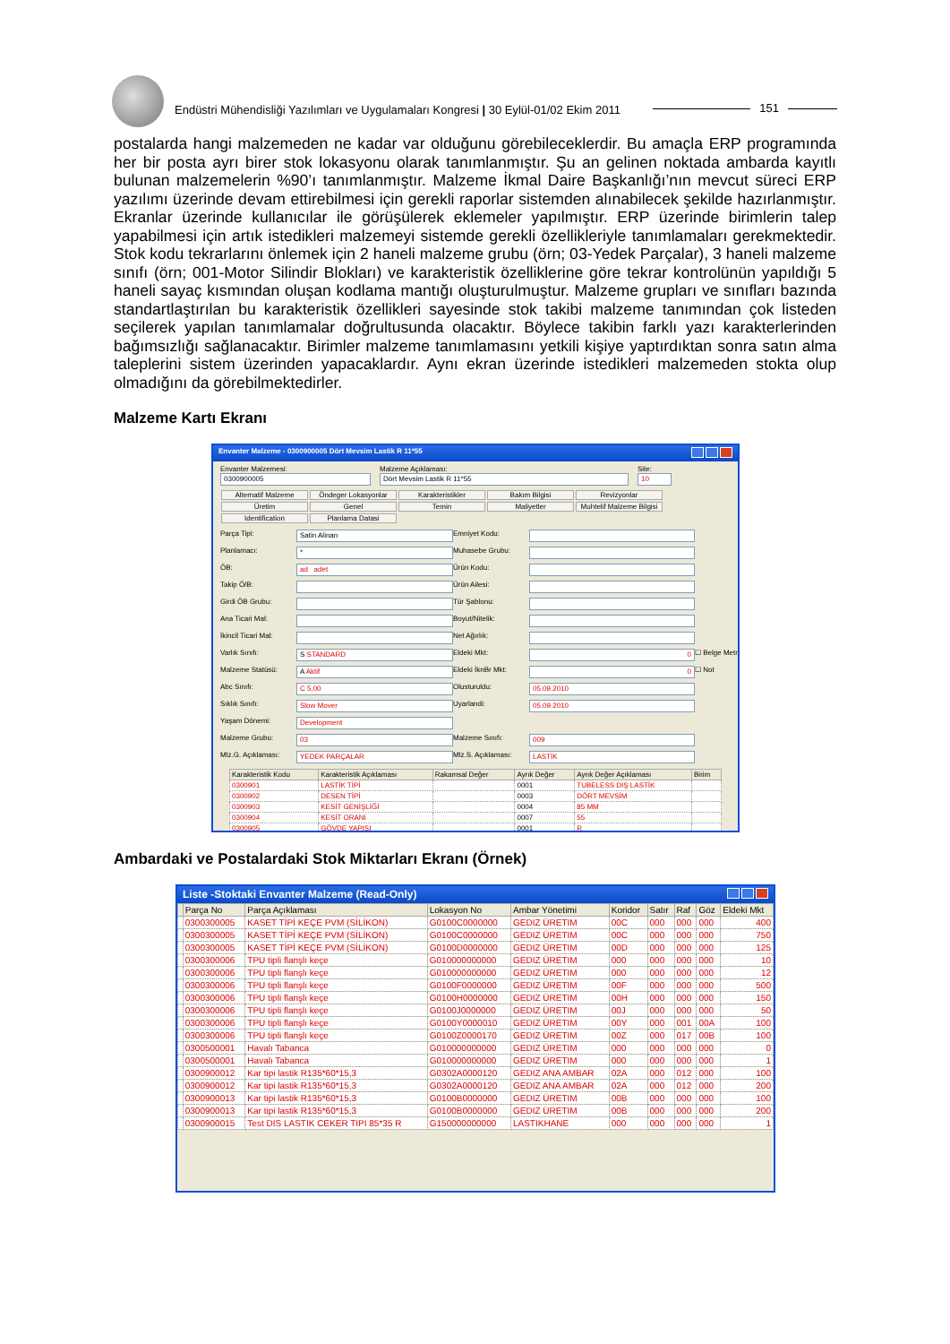Endüstri Mühendisliği Yazılımları ve Uygulamaları Kongresi | 30 Eylül-01/02 Ekim 2011 151
postalarda hangi malzemeden ne kadar var olduğunu görebileceklerdir. Bu amaçla ERP programında her bir posta ayrı birer stok lokasyonu olarak tanımlanmıştır. Şu an gelinen noktada ambarda kayıtlı bulunan malzemelerin %90’ı tanımlanmıştır. Malzeme İkmal Daire Başkanlığı’nın mevcut süreci ERP yazılımı üzerinde devam ettirebilmesi için gerekli raporlar sistemden alınabilecek şekilde hazırlanmıştır. Ekranlar üzerinde kullanıcılar ile görüşülerek eklemeler yapılmıştır. ERP üzerinde birimlerin talep yapabilmesi için artık istedikleri malzemeyi sistemde gerekli özellikleriyle tanımlamaları gerekmektedir. Stok kodu tekrarlarını önlemek için 2 haneli malzeme grubu (örn; 03-Yedek Parçalar), 3 haneli malzeme sınıfı (örn; 001-Motor Silindir Blokları) ve karakteristik özelliklerine göre tekrar kontrolünün yapıldığı 5 haneli sayaç kısmından oluşan kodlama mantığı oluşturulmuştur. Malzeme grupları ve sınıfları bazında standartlaştırılan bu karakteristik özellikleri sayesinde stok takibi malzeme tanımından çok listeden seçilerek yapılan tanımlamalar doğrultusunda olacaktır. Böylece takibin farklı yazı karakterlerinden bağımsızlığı sağlanacaktır. Birimler malzeme tanımlamasını yetkili kişiye yaptırdıktan sonra satın alma taleplerini sistem üzerinden yapacaklardır. Aynı ekran üzerinde istedikleri malzemeden stokta olup olmadığını da görebilmektedirler.
Malzeme Kartı Ekranı
Envanter Malzeme - 0300900005 Dört Mevsim Lastik R 11*55
Envanter Malzemesi:
0300900005
Malzeme Açıklaması:
Dört Mevsim Lastik R 11*55
Site:
10
Alternatif Malzeme Öndeger Lokasyonlar Karakteristikler Bakım Bilgisi Revizyonlar Üretim Genel Temin Maliyetler Muhtelif Malzeme Bilgisi Identification Planlama Datasi
Parça Tipi: Satin Alinan Emniyet Kodu: Planlamacı: * Muhasebe Grubu: ÖB: ad adet Ürün Kodu: Takip Ö/B: Ürün Ailesi: Girdi ÖB Grubu: Tür Şablonu: Ana Ticari Mal: Boyut/Nitelik: İkincil Ticari Mal: Net Ağırlık: Varlık Sınıfı: S STANDARD Eldeki Mkt: 0 ☐ Belge Metni Malzeme Statüsü: A Aktif Eldeki İknBr Mkt: 0 ☐ Not Abc Sınıfı: C 5,00 Olusturuldu: 05.09.2010 Sıklık Sınıfı: Slow Mover Uyarlandi: 05.09.2010 Yaşam Dönemi: Development Malzeme Grubu: 03 Malzeme Sınıfı: 009 Mlz.G. Açıklaması: YEDEK PARÇALAR Mlz.S. Açıklaması: LASTİK
| Karakteristik Kodu | Karakteristik Açıklaması | Rakamsal Değer | Ayrık Değer | Ayrık Değer Açıklaması | Birim |
| --- | --- | --- | --- | --- | --- |
| 0300901 | LASTİK TİPİ | | 0001 | TUBELESS DIŞ LASTİK | |
| 0300902 | DESEN TİPİ | | 0003 | DÖRT MEVSİM | |
| 0300903 | KESİT GENİŞLİĞİ | | 0004 | 85 MM | |
| 0300904 | KESİT ORANI | | 0007 | 55 | |
| 0300905 | GÖVDE YAPISI | | 0001 | R | |
Ambardaki ve Postalardaki Stok Miktarları Ekranı (Örnek)
Liste -Stoktaki Envanter Malzeme (Read-Only)
| | Parça No | Parça Açıklaması | Lokasyon No | Ambar Yönetimi | Koridor | Satır | Raf | Göz | Eldeki Mkt |
| --- | --- | --- | --- | --- | --- | --- | --- | --- | --- |
| | 0300300005 | KASET TİPİ KEÇE PVM (SİLİKON) | G0100C0000000 | GEDIZ ÜRETIM | 00C | 000 | 000 | 000 | 400 |
| | 0300300005 | KASET TİPİ KEÇE PVM (SİLİKON) | G0100C0000000 | GEDIZ ÜRETIM | 00C | 000 | 000 | 000 | 750 |
| | 0300300005 | KASET TİPİ KEÇE PVM (SİLİKON) | G0100D0000000 | GEDIZ ÜRETIM | 00D | 000 | 000 | 000 | 125 |
| | 0300300006 | TPU tipli flanşlı keçe | G010000000000 | GEDIZ ÜRETIM | 000 | 000 | 000 | 000 | 10 |
| | 0300300006 | TPU tipli flanşlı keçe | G010000000000 | GEDIZ ÜRETIM | 000 | 000 | 000 | 000 | 12 |
| | 0300300006 | TPU tipli flanşlı keçe | G0100F0000000 | GEDIZ ÜRETIM | 00F | 000 | 000 | 000 | 500 |
| | 0300300006 | TPU tipli flanşlı keçe | G0100H0000000 | GEDIZ ÜRETIM | 00H | 000 | 000 | 000 | 150 |
| | 0300300006 | TPU tipli flanşlı keçe | G0100J0000000 | GEDIZ ÜRETIM | 00J | 000 | 000 | 000 | 50 |
| | 0300300006 | TPU tipli flanşlı keçe | G0100Y0000010 | GEDIZ ÜRETIM | 00Y | 000 | 001 | 00A | 100 |
| | 0300300006 | TPU tipli flanşlı keçe | G0100Z0000170 | GEDIZ ÜRETIM | 00Z | 000 | 017 | 00B | 100 |
| | 0300500001 | Havalı Tabanca | G010000000000 | GEDIZ ÜRETIM | 000 | 000 | 000 | 000 | 0 |
| | 0300500001 | Havalı Tabanca | G010000000000 | GEDIZ ÜRETIM | 000 | 000 | 000 | 000 | 1 |
| | 0300900012 | Kar tipi lastik R135*60*15,3 | G0302A0000120 | GEDIZ ANA AMBAR | 02A | 000 | 012 | 000 | 100 |
| | 0300900012 | Kar tipi lastik R135*60*15,3 | G0302A0000120 | GEDIZ ANA AMBAR | 02A | 000 | 012 | 000 | 200 |
| | 0300900013 | Kar tipi lastik R135*60*15,3 | G0100B0000000 | GEDIZ ÜRETIM | 00B | 000 | 000 | 000 | 100 |
| | 0300900013 | Kar tipi lastik R135*60*15,3 | G0100B0000000 | GEDIZ ÜRETIM | 00B | 000 | 000 | 000 | 200 |
| | 0300900015 | Test DIS LASTIK CEKER TIPI 85*35 R | G150000000000 | LASTIKHANE | 000 | 000 | 000 | 000 | 1 |